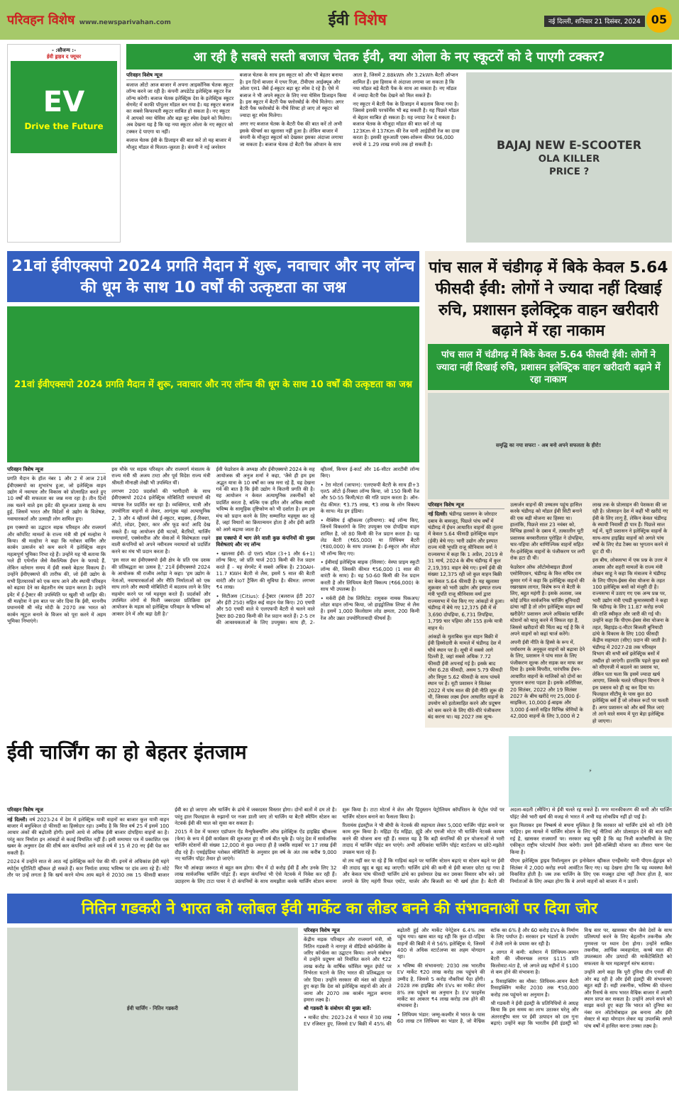परिवहन विशेष www.newsparivahan.com ईवी विशेष नई दिल्ली, शनिवार 21 दिसंबर, 2024 05
- :सौजन्य :-
ईवी ड्राइव द फ्यूचर
EV
Drive the Future
आ रही है सबसे सस्ती बजाज चेतक ईवी, क्या ओला के नए स्कूटरों को दे पाएगी टक्कर?
परिवहन विशेष न्यूज
बजाज ऑटो आज बाजार में अपना आइकॉनिक चेतक स्कूटर लॉन्च करने जा रही है। कंपनी अपडेटेड इलेक्ट्रिक स्कूटर रेंज लॉन्च करेगी। बजाज चेतक इलेक्ट्रिक देश के इलेक्ट्रिक स्कूटर सेगमेंट में काफी पॉपुलर मॉडल बन गया है। यह स्कूटर बजाज का सबसे किफायती स्कूटर साबित हो सकता है। नए स्कूटर में आपको नया चेसिस और बड़ा बूट स्पेस देखने को मिलेगा। अब देखना यह है कि यह नया स्कूटर ओला के नए स्कूटर को टक्कर दे पाएगा या नहीं।
बजाज चेतक ईवी के डिजाइन की बात करें तो यह बाजार में मौजूद मॉडल से मिलता-जुलता है। कंपनी ने नई जनरेशन बजाज चेतक के साथ इस स्कूटर को और भी बेहतर बनाया है। इन दिनों बाजार में एथर रिज़ा, टीवीएस आईक्यूब और ओला एस1 जैसे ई-स्कूटर बड़ा बूट स्पेस दे रहे हैं। ऐसे में बजाज ने भी अपने स्कूटर के लिए नया चेसिस डिजाइन किया है। इस स्कूटर में बैटरी पैक फ्लोरबोर्ड के नीचे मिलेगा। अगर बैटरी पैक फ्लोरबोर्ड के नीचे शिफ्ट हो जाए तो स्कूटर को ज्यादा बूट स्पेस मिलेगा।
अगर नए बजाज चेतक के बैटरी पैक की बात करें तो अभी इसके फीचर्स का खुलासा नहीं हुआ है। लेकिन बाजार में कंपनी के मौजूदा स्कूटर्स को देखकर इसका अंदाजा लगाया जा सकता है। बजाज चेतक दो बैटरी पैक ऑप्शन के साथ आता है, जिसमें 2.88kWh और 3.2kWh बैटरी ऑप्शन शामिल हैं। इस हिसाब से अंदाजा लगाया जा सकता है कि नया मॉडल बड़े बैटरी पैक के साथ आ सकता है। नए मॉडल में ज्यादा बैटरी पैक देखने को मिल सकते हैं।
नए स्कूटर में बैटरी पैक के डिजाइन में बदलाव किया गया है। जिससे इसकी परफॉर्मेंस भी बढ़ सकती है। यह पिछले मॉडल से बेहतर साबित हो सकता है। यह ज्यादा रेंज दे सकता है। बजाज चेतक के मौजूदा मॉडल की बात करें तो यह 123Km से 137Km की रेंज यानी आईडीसी रेंज का दावा करता है। इसकी शुरुआती एक्स-शोरूम कीमत 96,000 रुपये से 1.29 लाख रुपये तक हो सकती है।
BAJAJ NEW E-SCOOTER
OLA KILLER
PRICE ?
21वां ईवीएक्सपो 2024 प्रगति मैदान में शुरू, नवाचार और नए लॉन्च की धूम के साथ 10 वर्षों की उत्कृष्टता का जश्न
21वां ईवीएक्सपो 2024 प्रगति मैदान में शुरू, नवाचार और नए लॉन्च की धूम के साथ 10 वर्षों की उत्कृष्टता का जश्न
परिवहन विशेष न्यूज
प्रगति मैदान के हॉल नंबर 1 और 2 में आज 21वें ईवीएक्सपो का शुभारंभ हुआ, जो इलेक्ट्रिक वाहन उद्योग में नवाचार और विकास को प्रोत्साहित करते हुए 10 वर्षों की सफलता का जश्न मना रहा है। तीन दिनों तक चलने वाले इस इवेंट की शुरुआत उत्साह के साथ हुई, जिसमें भारत और विदेशों से उद्योग के विशेषज्ञ, नवाचारकर्ता और उत्साही लोग शामिल हुए।
इस एक्सपो का उद्घाटन सड़क परिवहन और राजमार्ग और कॉर्पोरेट मामलों के राज्य मंत्री श्री हर्ष मल्होत्रा ने किया। श्री मल्होत्रा ने कहा कि ग्लोबल वार्मिंग और कार्बन उत्सर्जन को कम करने में इलेक्ट्रिक वाहन महत्वपूर्ण भूमिका निभा रहे हैं। उन्होंने यह भी बताया कि भले ही एथेनॉल जैसे वैकल्पिक ईंधन के फायदे हैं, लेकिन वर्तमान समय में ईवी सबसे बेहतर विकल्प हैं। उन्होंने ईवीएक्सपो की तारीफ की, जो ईवी उद्योग के सभी हितधारकों को एक साथ आने और स्थायी परिवहन को बढ़ावा देने का बेहतरीन मंच प्रदान करता है। उन्होंने इवेंट में ई-ट्रैक्टर की उपस्थिति पर खुशी भी जाहिर की। श्री मल्होत्रा ने इस बात पर जोर दिया कि ईवी, माननीय प्रधानमंत्री श्री नरेंद्र मोदी के 2070 तक भारत को कार्बन न्यूट्रल बनाने के विजन को पूरा करने में अहम भूमिका निभाएंगे।
इस मौके पर सड़क परिवहन और राजमार्ग मंत्रालय के राज्य मंत्री श्री अजय टम्टा और पूर्व विदेश राज्य मंत्री श्रीमती मीनाक्षी लेखी भी उपस्थित थीं।
लगभग 200 प्रदर्शकों की भागीदारी के साथ ईवीएक्सपो 2024 इलेक्ट्रिक मोबिलिटी समाधानों की व्यापक रेंज प्रदर्शित कर रहा है। व्यक्तिगत, यात्री और उपयोगिता वाहनों से लेकर, आगंतुक यहां अत्याधुनिक 2, 3 और 4 व्हीलर्स जैसे ई-स्कूटर, बाइक्स, ई-रिक्शा, ऑटो, लोडर, ट्रैक्टर, कार और फूड कार्ट आदि देख सकते हैं। यह आयोजन ईवी घटकों, बैटरियों, चार्जिंग समाधानों, एक्सेसरीज और सेवाओं में विशेषज्ञता रखने वाली कंपनियों को अपने नवीनतम नवाचारों को प्रदर्शित करने का मंच भी प्रदान करता है।
'इस साल का ईवीएक्सपो ईवी क्षेत्र के प्रति एक दशक की प्रतिबद्धता का उत्सव है,' 21वें ईवीएक्सपो 2024 के आयोजक श्री राजीव अरोड़ा ने कहा। 'हम उद्योग के नेताओं, नवाचारकर्ताओं और नीति निर्माताओं को एक साथ लाने और स्थायी मोबिलिटी में बदलाव लाने के लिए सहयोग करने पर गर्व महसूस करते हैं। प्रदर्शकों और उपस्थित लोगों से मिली जबरदस्त प्रतिक्रिया इस आयोजन के महत्व को इलेक्ट्रिक परिवहन के भविष्य को आकार देने में और बढ़ा देती है।'
ईवी फेडरेशन के अध्यक्ष और ईवीएक्सपो 2024 के सह आयोजक श्री अनुज शर्मा ने कहा, 'जैसे ही हम इस अद्भुत यात्रा के 10 वर्षों का जश्न मना रहे हैं, यह देखना गर्व की बात है कि ईवी उद्योग ने कितनी प्रगति की है। यह आयोजन न केवल अत्याधुनिक तकनीकों को प्रदर्शित करता है, बल्कि एक हरित और अधिक स्थायी भविष्य के सामूहिक दृष्टिकोण को भी दर्शाता है। हम इस मंच को प्रदान करने के लिए सम्मानित महसूस कर रहे हैं, जहां विचारों का क्रियान्वयन होता है और ईवी क्रांति को आगे बढ़ाया जाता है।'
इस एक्सपो में भाग लेने वाली कुछ कंपनियों की मुख्य विशेषताएं और नए लॉन्च
• खालसा ईवी- दो एल5 मॉडल (3+1 और 6+1) लॉन्च किए, जो प्रति चार्ज 203 किमी की रेंज प्रदान करते हैं – यह सेगमेंट में सबसे अधिक है। 230AH-11.7 KWH बैटरी से लैस, इसमें 5 साल की बैटरी वारंटी और IoT ट्रैकिंग की सुविधा है। कीमत: लगभग ₹4 लाख।
• सिटीअस (Citius): ई-ट्रैक्टर (बलराज ईटी 207 और ईटी 250) सहित कई वाहन पेश किए। 20 एचपी और 50 एचपी वाले ये एलएफपी बैटरी से चलने वाले ट्रैक्टर 80-280 किमी की रेंज प्रदान करते हैं। 2-5 टन की आवश्यकताओं के लिए उपयुक्त। साथ ही, 2-व्हीलर्स, किचन ई-कार्ट और 16-सीटर आरटीवी लॉन्च किए।
• टेरा मोटर्स (जापान): एलएफपी बैटरी के साथ डी+3 एल5 ऑटो ई-रिक्शा लॉन्च किया, जो 150 किमी रेंज और 50-55 किमी/घंटा की गति प्रदान करता है। ऑन-रोड कीमत: ₹3.75 लाख, ₹3 लाख के लोन विकल्प के साथ। मेड इन इंडिया।
• मैक्सिम ई व्हीकल्स (हरियाणा): कई लॉन्च किए, जिनमें विकलांगों के लिए उपयुक्त एक दोपहिया वाहन शामिल है, जो 80 किमी की रेंज प्रदान करता है। यह लेड बैटरी (₹65,000) या लिथियम बैटरी (₹80,000) के साथ उपलब्ध है। ई-स्कूटर और लोडर भी लॉन्च किए गए।
• ईवीवाई इलेक्ट्रिक बाइक (सिरसा): वेस्पा प्राइम स्कूटी लॉन्च की, जिसकी कीमत ₹56,000 (1 साल की वारंटी के साथ) है। यह 50-60 किमी की रेंज प्रदान करती है और लिथियम बैटरी विकल्प (₹66,000) के साथ भी उपलब्ध है।
• मर्करी ईवी टेक लिमिटेड: रामुकरु नामक पिकअप/लोडर वाहन लॉन्च किया, जो हाइड्रोलिक लिफ्ट से लैस है। इसमें 1,000 किलोग्राम लोड क्षमता, 200 किमी रेंज और उन्नत उपयोगितावादी फीचर्स हैं।
पांच साल में चंडीगढ़ में बिके केवल 5.64 फीसदी ईवी: लोगों ने ज्यादा नहीं दिखाई रुचि, प्रशासन इलेक्ट्रिक वाहन खरीदारी बढ़ाने में रहा नाकाम
पांच साल में चंडीगढ़ में बिके केवल 5.64 फीसदी ईवी: लोगों ने ज्यादा नहीं दिखाई रुचि, प्रशासन इलेक्ट्रिक वाहन खरीदारी बढ़ाने में रहा नाकाम
समृद्धि का नया सफर! · अब बनो अपने सफलता के हीरो!
परिवहन विशेष न्यूज
नई दिल्ली। चंडीगढ़ प्रशासन के जोरदार दबाव के बावजूद, पिछले पांच वर्षों में चंडीगढ़ में ईंधन आधारित वाहनों की तुलना में केवल 5.64 फीसदी इलेक्ट्रिक वाहन (ईवी) बेचे गए। भारी उद्योग और इस्पात राज्य मंत्री भूपति राजू श्रीनिवास वर्मा ने राज्यसभा में कहा कि 1 अप्रैल, 2019 से 31 मार्च, 2024 के बीच चंडीगढ़ में कुल 2,19,391 वाहन बेचे गए। इनमें ईवी की संख्या 12,375 रही जो कुल वाहन बिक्री का केवल 5.64 फीसदी है। यह खुलासा शुक्रवार को भारी उद्योग और इस्पात राज्य मंत्री भूपति राजू श्रीनिवास वर्मा द्वारा राज्यसभा में पेश किए गए आंकड़ों से हुआ। चंडीगढ़ में बेचे गए 12,375 ईवी में से 3,690 दोपहिया, 6,731 तिपहिया, 1,799 चार पहिया और 155 हल्के यात्री वाहन थे।
आंकड़ों के मुताबिक कुल वाहन बिक्री में ईवी हिस्सेदारी के मामले में चंडीगढ़ देश में चौथे स्थान पर है। सूची में सबसे आगे दिल्ली है, जहां सबसे अधिक 7.72 फीसदी ईवी अपनाई गई है। इसके बाद गोवा 6.28 फीसदी, असम 5.79 फीसदी और त्रिपुरा 5.62 फीसदी के साथ पांचवें स्थान पर है। यूटी प्रशासन ने सितंबर 2022 में पांच साल की ईवी नीति शुरू की थी, जिसका लक्ष्य ईंधन आधारित वाहनों के उपयोग को हतोत्साहित करने और प्रदूषण को कम करने के लिए धीरे-धीरे पंजीकरण बंद करना था। यह 2027 तक शून्य-उत्सर्जन वाहनों की उच्चतम पहुंच हासिल करके चंडीगढ़ को मॉडल ईवी सिटी बनाने की एक बड़ी योजना का हिस्सा था। हालांकि, पिछले साल 23 नवंबर को, विभिन्न हलकों के दबाव में, तत्कालीन यूटी प्रशासक बनवारीलाल पुरोहित ने दोपहिया, चार-पहिया और वाणिज्यिक वाहनों सहित गैर-इलेक्ट्रिक वाहनों के पंजीकरण पर लगी रोक हटा दी थी।
फेडरेशन ऑफ ऑटोमोबाइल डीलर्स एसोसिएशन, चंडीगढ़ के वित्त सचिव राम कुमार गर्ग ने कहा कि इलेक्ट्रिक वाहनों की रखरखाव लागत, विशेष रूप से बैटरी के लिए, बहुत महंगी है। इसके अलावा, जब कोई उचित सार्वजनिक चार्जिंग बुनियादी ढांचा नहीं है तो लोग इलेक्ट्रिक वाहन क्यों खरीदेंगे? प्रशासन अपने अधिकांश चार्जिंग स्टेशनों को चालू करने में विफल रहा है, जिससे खरीदारों की चिंता बढ़ गई है कि वे अपने वाहनों को कहां चार्ज करेंगे।
अपनी ईवी नीति के हिस्से के रूप में, पर्यावरण के अनुकूल वाहनों को बढ़ावा देने के लिए, प्रशासन ने पांच साल के लिए पंजीकरण शुल्क और सड़क कर माफ कर दिया है। इसके विपरीत, पारंपरिक ईंधन-आधारित वाहनों के मालिकों को दोनों का भुगतान करना पड़ता है। इसके अतिरिक्त, 20 सितंबर, 2022 और 19 सितंबर 2027 के बीच खरीदे गए 25,000 ई-साइकिल, 10,000 ई-बाइक और 3,000 ई-कारों सहित विभिन्न श्रेणियों के 42,000 वाहनों के लिए 3,000 से 2 लाख तक के प्रोत्साहन की पेशकश की जा रही है। प्रोत्साहन देश में कहीं भी खरीदे गए ईवी के लिए लागू हैं, लेकिन केवल चंडीगढ़ के स्थायी निवासी ही पात्र हैं। पिछले साल मई में, यूटी प्रशासन ने इलेक्ट्रिक वाहनों के साथ-साथ हाइब्रिड वाहनों को अगले पांच वर्षों के लिए रोड टैक्स का भुगतान करने से छूट दी थी।
इस बीच, लोकसभा में एक प्रश्न के उत्तर में आवास और शहरी मामलों के राज्य मंत्री तोखन साहू ने कहा कि मंत्रालय ने चंडीगढ़ के लिए पीएम-ईबस सेवा योजना के तहत 100 इलेक्ट्रिक बसों को मंजूरी दी है। राज्यसभा में उठाए गए एक अन्य प्रश्न पर, भारी उद्योग मंत्री एचडी कुमारस्वामी ने कहा कि चंडीगढ़ के लिए 11.87 करोड़ रुपये की राशि स्वीकृत और जारी की गई थी। उन्होंने कहा कि पीएम-ईबस सेवा योजना के तहत, बिहाइंड-द-मीटर बिजली बुनियादी ढांचे के विकास के लिए 100 फीसदी केंद्रीय सहायता (सीए) प्रदान की जाती है। चंडीगढ़ में 2027-28 तक परिवहन विभाग की सभी बसें इलेक्ट्रिक बसों में तब्दील हो जाएंगी। हालांकि पहले कुछ बसों को सीएनजी में बदलने का प्रस्ताव था, लेकिन पता चला कि इसमें ज्यादा खर्च आएगा, जिसके चलते परिवहन विभाग ने इस प्रस्ताव को ही रद्द कर दिया था। फिलहाल सीटीयू के पास कुल 80 इलेक्ट्रिक बसें हैं जो लोकल रूटों पर चलती हैं। अगर प्रशासन को और बसें मिल जाएं तो आने वाले समय में पूरा बेड़ा इलेक्ट्रिक हो जाएगा।
ईवी चार्जिंग का हो बेहतर इंतजाम
⚡
परिवहन विशेष न्यूज
नई दिल्ली। वर्ष 2023-24 में देश में इलेक्ट्रिक यात्री वाहनों का बाजार कुल यात्री वाहन बाजार में बमुश्किल दो फीसदी का हिस्सेदार रहा। उम्मीद है कि वित्त वर्ष 25 में इसमें 100 आधार अंकों की बढ़ोतरी होगी। इसमें आधे से अधिक ईवी बाजार दोपहिया वाहनों का है। परंतु कार निर्माता इन आंकड़ों से कतई विचलित नहीं हैं। इसी समाचार पत्र में प्रकाशित एक खबर के अनुसार देश की शीर्ष कार कंपनियां आने वाले वर्ष में 15 से 20 नए ईवी पेश कर सकती हैं।
2024 में उन्होंने सात से आठ नई इलेक्ट्रिक कारें पेश की थीं। इनमें से अधिकांश ईवी महंगे स्पोर्ट्स यूटिलिटी व्हीकल हो सकते हैं। कार निर्माता शायद भविष्य पर दांव लगा रहे हैं। मोटे तौर पर उन्हें लगता है कि खर्च करने योग्य आय बढ़ने से 2030 तक 15 फीसदी बाजार ईवी का हो जाएगा और चार्जिंग के ढांचे में जबरदस्त विस्तार होगा। दोनों बातों में दम तो है। परंतु हाल फिलहाल के रुझानों पर नजर डाली जाए तो चार्जिंग या बैटरी स्वैपिंग स्टेशन का नेटवर्क ईवी की चाल को सुस्त कर सकता है।
2015 में देश में फास्टर एडॉप्शन ऐंड मैन्युफैक्चरिंग ऑफ इलेक्ट्रिक ऐंड हाइब्रिड व्हीकल्स (फेम) के रूप में ईवी कार्यक्रम की शुरुआत हुए नौ वर्ष बीत चुके हैं। परंतु देश में सार्वजनिक चार्जिंग स्टेशनों की संख्या 12,000 से कुछ ज्यादा ही है जबकि सड़कों पर 17 लाख ईवी दौड़ रहे हैं। एसईइंडिया ग्लोबल मोबिलिटी के अनुसार इस वर्ष के अंत तक करीब 9,000 नए चार्जिंग पॉइंट तैयार हो जाएंगे।
फिर भी आंकड़ा जरूरत से बहुत कम होगा। चीन में दो करोड़ ईवी हैं और उनके लिए 32 लाख सार्वजनिक चार्जिंग पॉइंट हैं। वाहन कंपनियां भी ऐसे नेटवर्क में निवेश कर रही हैं। उदाहरण के लिए टाटा पावर ने दो कंपनियों के साथ समझौता करके चार्जिंग स्टेशन बनाना शुरू किया है। टाटा मोटर्स ने शेल और हिंदुस्तान पेट्रोलियम कॉर्पोरेशन के पेट्रोल पंपों पर चार्जिंग स्टेशन बनाने का फैसला किया है।
रिलायंस इंडस्ट्रीज ने भी बीपी के नेटवर्क की सहायता लेकर 5,000 चार्जिंग पॉइंट बनाने पर काम शुरू किया है। महिंद्रा ऐंड महिंद्रा, ह्युंडै और एमजी मोटर भी चार्जिंग नेटवर्क कायम करने की योजना बना रही हैं। सवाल यह है कि बड़ी कंपनियों की इन योजनाओं से भारी तादाद में चार्जिंग पॉइंट बन पाएंगे। अभी अधिकांश चार्जिंग पॉइंट स्टार्टअप या छोटे-मझोले उपक्रम चला रहे हैं।
वो तय नहीं कर पा रहे हैं कि गाड़ियां बढ़ने पर चार्जिंग स्टेशन बढ़ाएं या स्टेशन बढ़ने पर ईवी की तादाद खुद ब खुद बढ़ जाएगी। चार्जिंग ढांचे की कमी से ईवी बाजार छोटा रह गया है और केवल पांच फीसदी चार्जिंग ढांचे का इस्तेमाल देख कर उसका विस्तार कौन करे। उसे लगाने के लिए महंगी रियल एस्टेट, चार्जर और बिजली का भी खर्च होता है। बैटरी की अदला-बदली (स्वैपिंग) से ईवी चलते रह सकते हैं। मगर मानकीकरण की कमी और चार्जिंग पॉइंट जैसे भारी खर्च की वजह से भारत में अभी यह लोकप्रिय नहीं हो पाई है।
कुल मिलाकर इस निष्कर्ष से बचना मुश्किल है कि सरकार को चार्जिंग ढांचे को गति देनी चाहिए। इस मामले में चार्जिंग स्टेशन के लिए नई नीतियां और प्रोत्साहन देने की बात कही गई है, खासकर राजमार्गों पर। सरकार कह चुकी है कि वह निजी कारोबारियों के लिए एकीकृत राष्ट्रीय प्लेटफॉर्म तैयार करेगी। उसने ईवी-सब्सिडी योजना का तीसरा चरण पेश किया है।
पीएम इलेक्ट्रिक ड्राइव रिवॉल्यूशन इन इनोवेशन व्हीकल एनहैंसमेंट यानी पीएम-ईड्राइव को सितंबर में 2,000 करोड़ रुपये आवंटित किए गए। यह देखना होगा कि यह व्यवस्था कैसे विकसित होती है। जब तक चार्जिंग के लिए एक मजबूत ढांचा नहीं तैयार होता है, कार निर्माताओं के लिए अच्छा होगा कि वे अपने वाहनों को बाजार में न उतारें।
नितिन गडकरी ने भारत को ग्लोबल ईवी मार्केट का लीडर बनने की संभावनाओं पर दिया जोर
ईवी चार्जिंग · नितिन गडकरी
परिवहन विशेष न्यूज
केंद्रीय सड़क परिवहन और राजमार्ग मंत्री, श्री नितिन गडकरी ने नागपुर से वीडियो कॉन्फ्रेंसिंग के जरिए कॉन्फ्रेंस का उद्घाटन किया। अपने संबोधन में उन्होंने प्रदूषण को नियंत्रित करने और ₹22 लाख करोड़ के वार्षिक फॉसिल फ्यूल इंपोर्ट पर निर्भरता घटाने के लिए भारत की प्रतिबद्धता पर जोर दिया। उन्होंने सरकार की मंशा को दोहराते हुए कहा कि देश को इलेक्ट्रिक वाहनों की ओर ले जाना और 2070 तक कार्बन न्यूट्रल बनाना हमारा लक्ष्य है।
श्री गडकरी के संबोधन की मुख्य बातें:
• मार्केट ग्रोथ: 2023-24 में भारत में 30 लाख EV रजिस्टर हुए, जिससे EV बिक्री में 45% की बढ़ोतरी हुई और मार्केट पेनेट्रेशन 6.4% तक पहुंच गया। खास बात यह रही कि कुल दो-पहिया वाहनों की बिक्री में से 56% इलेक्ट्रिक थे, जिसमें 400 से अधिक स्टार्टअप्स का अहम योगदान रहा।
x भविष्य की संभावनाएं: 2030 तक भारतीय EV मार्केट ₹20 लाख करोड़ तक पहुंचने की उम्मीद है, जिससे 5 करोड़ नौकरियां पैदा होंगी। 2028 तक हाइब्रिड और EVs का मार्केट शेयर 8% तक पहुंचने का अनुमान है। EV फाइनेंस मार्केट का आकार ₹4 लाख करोड़ तक होने की संभावना है।
• लिथियम भंडार: जम्मू-कश्मीर में भारत के पास 60 लाख टन लिथियम का भंडार है, जो वैश्विक स्टॉक का 6% है और 60 करोड़ EVs के निर्माण के लिए पर्याप्त है। सरकार इन भंडारों के उपयोग में तेजी लाने के प्रयास कर रही है।
x लागत में कमी: वर्तमान में लिथियम-आयन बैटरी की जीवनचक्र लागत $115 प्रति किलोवाट-घंटा है, जो अगले छह महीनों में $100 से कम होने की संभावना है।
x रिसाइक्लिंग का मौका: लिथियम-आयन बैटरी रिसाइक्लिंग मार्केट 2030 तक ₹50,000 करोड़ तक पहुंचने का अनुमान है।
श्री गडकरी ने ईवी इंडस्ट्री के प्रतिनिधियों से आग्रह किया कि इस समय का लाभ उठाकर घरेलू और अंतरराष्ट्रीय स्तर पर ईवी उत्पादन को दस गुना बढ़ाएं। उन्होंने कहा कि भारतीय ईवी इंडस्ट्री को विश्व स्तर पर, खासकर चीन जैसे देशों के साथ प्रतिस्पर्धा करने के लिए बेहतरीन तकनीक और गुणवत्ता पर ध्यान देना होगा। उन्होंने साबित तकनीक, आर्थिक व्यवहार्यता, कच्चे माल की उपलब्धता और उत्पादों की मार्केटेबिलिटी को सफलता के चार महत्वपूर्ण स्तंभ बताया।
उन्होंने आगे कहा कि पूरी दुनिया ग्रीन एनर्जी की ओर बढ़ रही है और ईवी इंडस्ट्री की संभावनाएं बहुत बड़ी हैं। सही तकनीक, भविष्य की योजना और रिसर्च के साथ भारत वैश्विक बाजार में अग्रणी स्थान प्राप्त कर सकता है। उन्होंने अपने सपने को साझा करते हुए कहा कि भारत को दुनिया का नंबर वन ऑटोमोबाइल हब बनाना और ईवी सेक्टर से बड़ा योगदान लेकर यह उपलब्धि अगले पांच वर्षों में हासिल करना उनका लक्ष्य है।